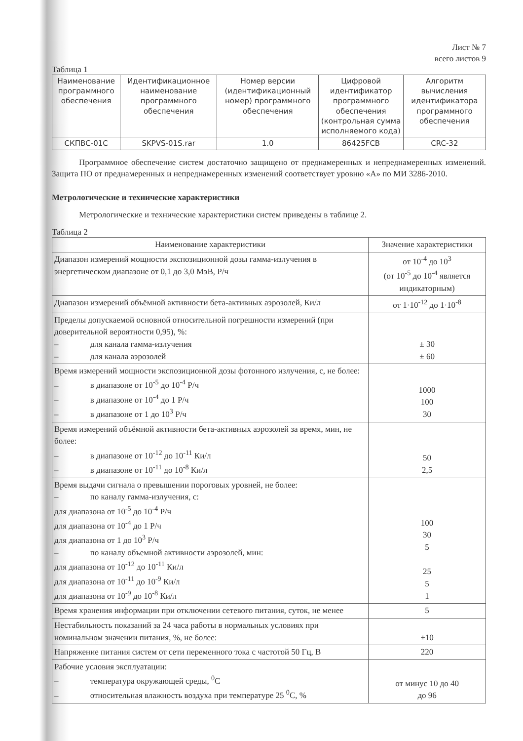Лист № 7
всего листов 9
Таблица 1
| Наименование программного обеспечения | Идентификационное наименование программного обеспечения | Номер версии (идентификационный номер) программного обеспечения | Цифровой идентификатор программного обеспечения (контрольная сумма исполняемого кода) | Алгоритм вычисления идентификатора программного обеспечения |
| --- | --- | --- | --- | --- |
| СКПВС-01С | SKPVS-01S.rar | 1.0 | 86425FCB | CRC-32 |
Программное обеспечение систем достаточно защищено от преднамеренных и непреднамеренных изменений. Защита ПО от преднамеренных и непреднамеренных изменений соответствует уровню «А» по МИ 3286-2010.
Метрологические и технические характеристики
Метрологические и технические характеристики систем приведены в таблице 2.
Таблица 2
| Наименование характеристики | Значение характеристики |
| --- | --- |
| Диапазон измерений мощности экспозиционной дозы гамма-излучения в энергетическом диапазоне от 0,1 до 3,0 МэВ, Р/ч | от 10<sup>-4</sup> до 10<sup>3</sup> (от 10<sup>-5</sup> до 10<sup>-4</sup> является индикаторным) |
| Диапазон измерений объёмной активности бета-активных аэрозолей, Ки/л | от 1·10<sup>-12</sup> до 1·10<sup>-8</sup> |
| Пределы допускаемой основной относительной погрешности измерений (при доверительной вероятности 0,95), %: – для канала гамма-излучения – для канала аэрозолей | ± 30 ± 60 |
| Время измерений мощности экспозиционной дозы фотонного излучения, с, не более: – в диапазоне от 10<sup>-5</sup> до 10<sup>-4</sup> Р/ч – в диапазоне от 10<sup>-4</sup> до 1 Р/ч – в диапазоне от 1 до 10<sup>3</sup> Р/ч | 1000 100 30 |
| Время измерений объёмной активности бета-активных аэрозолей за время, мин, не более: – в диапазоне от 10<sup>-12</sup> до 10<sup>-11</sup> Ки/л – в диапазоне от 10<sup>-11</sup> до 10<sup>-8</sup> Ки/л | 50 2,5 |
| Время выдачи сигнала о превышении пороговых уровней, не более: – по каналу гамма-излучения, с: для диапазона от 10<sup>-5</sup> до 10<sup>-4</sup> Р/ч для диапазона от 10<sup>-4</sup> до 1 Р/ч для диапазона от 1 до 10<sup>3</sup> Р/ч – по каналу объемной активности аэрозолей, мин: для диапазона от 10<sup>-12</sup> до 10<sup>-11</sup> Ки/л для диапазона от 10<sup>-11</sup> до 10<sup>-9</sup> Ки/л для диапазона от 10<sup>-9</sup> до 10<sup>-8</sup> Ки/л | 100 30 5 25 5 1 |
| Время хранения информации при отключении сетевого питания, суток, не менее | 5 |
| Нестабильность показаний за 24 часа работы в нормальных условиях при номинальном значении питания, %, не более: | ±10 |
| Напряжение питания систем от сети переменного тока с частотой 50 Гц, В | 220 |
| Рабочие условия эксплуатации: – температура окружающей среды, <sup>0</sup>С – относительная влажность воздуха при температуре 25 <sup>0</sup>С, % | от минус 10 до 40 до 96 |